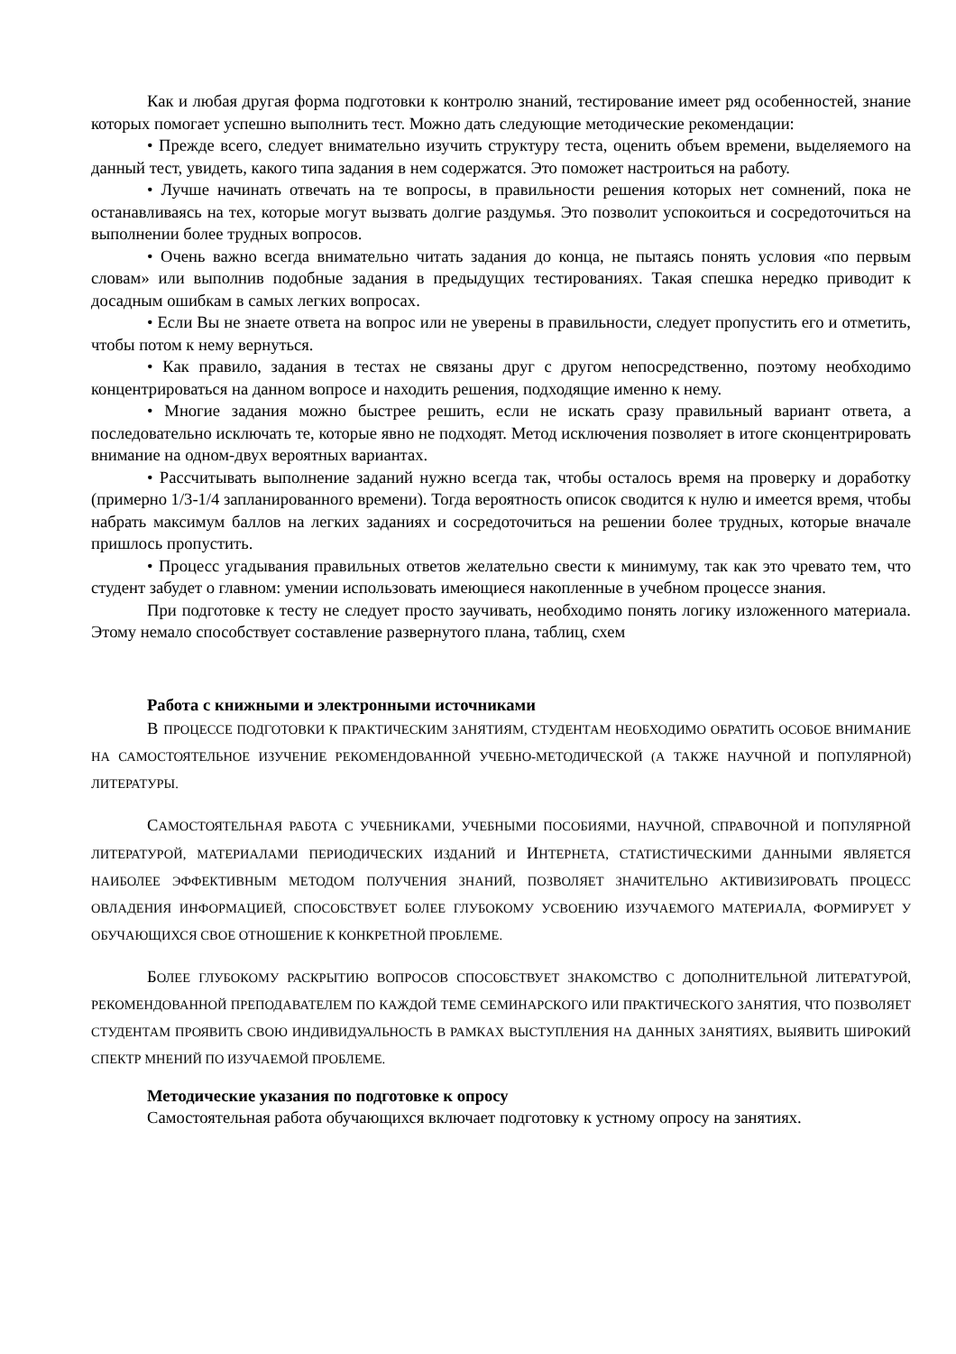Как и любая другая форма подготовки к контролю знаний, тестирование имеет ряд особенностей, знание которых помогает успешно выполнить тест. Можно дать следующие методические рекомендации:
• Прежде всего, следует внимательно изучить структуру теста, оценить объем времени, выделяемого на данный тест, увидеть, какого типа задания в нем содержатся. Это поможет настроиться на работу.
• Лучше начинать отвечать на те вопросы, в правильности решения которых нет сомнений, пока не останавливаясь на тех, которые могут вызвать долгие раздумья. Это позволит успокоиться и сосредоточиться на выполнении более трудных вопросов.
• Очень важно всегда внимательно читать задания до конца, не пытаясь понять условия «по первым словам» или выполнив подобные задания в предыдущих тестированиях. Такая спешка нередко приводит к досадным ошибкам в самых легких вопросах.
• Если Вы не знаете ответа на вопрос или не уверены в правильности, следует пропустить его и отметить, чтобы потом к нему вернуться.
• Как правило, задания в тестах не связаны друг с другом непосредственно, поэтому необходимо концентрироваться на данном вопросе и находить решения, подходящие именно к нему.
• Многие задания можно быстрее решить, если не искать сразу правильный вариант ответа, а последовательно исключать те, которые явно не подходят. Метод исключения позволяет в итоге сконцентрировать внимание на одном-двух вероятных вариантах.
• Рассчитывать выполнение заданий нужно всегда так, чтобы осталось время на проверку и доработку (примерно 1/3-1/4 запланированного времени). Тогда вероятность описок сводится к нулю и имеется время, чтобы набрать максимум баллов на легких заданиях и сосредоточиться на решении более трудных, которые вначале пришлось пропустить.
• Процесс угадывания правильных ответов желательно свести к минимуму, так как это чревато тем, что студент забудет о главном: умении использовать имеющиеся накопленные в учебном процессе знания.
При подготовке к тесту не следует просто заучивать, необходимо понять логику изложенного материала. Этому немало способствует составление развернутого плана, таблиц, схем
Работа с книжными и электронными источниками
В ПРОЦЕССЕ ПОДГОТОВКИ К ПРАКТИЧЕСКИМ ЗАНЯТИЯМ, СТУДЕНТАМ НЕОБХОДИМО ОБРАТИТЬ ОСОБОЕ ВНИМАНИЕ НА САМОСТОЯТЕЛЬНОЕ ИЗУЧЕНИЕ РЕКОМЕНДОВАННОЙ УЧЕБНО-МЕТОДИЧЕСКОЙ (А ТАКЖЕ НАУЧНОЙ И ПОПУЛЯРНОЙ) ЛИТЕРАТУРЫ.
САМОСТОЯТЕЛЬНАЯ РАБОТА С УЧЕБНИКАМИ, УЧЕБНЫМИ ПОСОБИЯМИ, НАУЧНОЙ, СПРАВОЧНОЙ И ПОПУЛЯРНОЙ ЛИТЕРАТУРОЙ, МАТЕРИАЛАМИ ПЕРИОДИЧЕСКИХ ИЗДАНИЙ И ИНТЕРНЕТА, СТАТИСТИЧЕСКИМИ ДАННЫМИ ЯВЛЯЕТСЯ НАИБОЛЕЕ ЭФФЕКТИВНЫМ МЕТОДОМ ПОЛУЧЕНИЯ ЗНАНИЙ, ПОЗВОЛЯЕТ ЗНАЧИТЕЛЬНО АКТИВИЗИРОВАТЬ ПРОЦЕСС ОВЛАДЕНИЯ ИНФОРМАЦИЕЙ, СПОСОБСТВУЕТ БОЛЕЕ ГЛУБОКОМУ УСВОЕНИЮ ИЗУЧАЕМОГО МАТЕРИАЛА, ФОРМИРУЕТ У ОБУЧАЮЩИХСЯ СВОЕ ОТНОШЕНИЕ К КОНКРЕТНОЙ ПРОБЛЕМЕ.
БОЛЕЕ ГЛУБОКОМУ РАСКРЫТИЮ ВОПРОСОВ СПОСОБСТВУЕТ ЗНАКОМСТВО С ДОПОЛНИТЕЛЬНОЙ ЛИТЕРАТУРОЙ, РЕКОМЕНДОВАННОЙ ПРЕПОДАВАТЕЛЕМ ПО КАЖДОЙ ТЕМЕ СЕМИНАРСКОГО ИЛИ ПРАКТИЧЕСКОГО ЗАНЯТИЯ, ЧТО ПОЗВОЛЯЕТ СТУДЕНТАМ ПРОЯВИТЬ СВОЮ ИНДИВИДУАЛЬНОСТЬ В РАМКАХ ВЫСТУПЛЕНИЯ НА ДАННЫХ ЗАНЯТИЯХ, ВЫЯВИТЬ ШИРОКИЙ СПЕКТР МНЕНИЙ ПО ИЗУЧАЕМОЙ ПРОБЛЕМЕ.
Методические указания по подготовке к опросу
Самостоятельная работа обучающихся включает подготовку к устному опросу на занятиях.